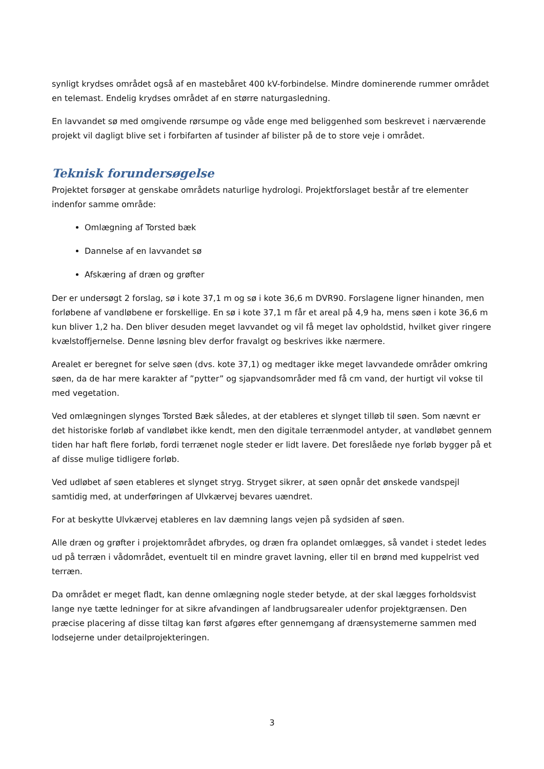synligt krydses området også af en mastebåret 400 kV-forbindelse. Mindre dominerende rummer området en telemast. Endelig krydses området af en større naturgasledning.
En lavvandet sø med omgivende rørsumpe og våde enge med beliggenhed som beskrevet i nærværende projekt vil dagligt blive set i forbifarten af tusinder af bilister på de to store veje i området.
Teknisk forundersøgelse
Projektet forsøger at genskabe områdets naturlige hydrologi. Projektforslaget består af tre elementer indenfor samme område:
Omlægning af Torsted bæk
Dannelse af en lavvandet sø
Afskæring af dræn og grøfter
Der er undersøgt 2 forslag, sø i kote 37,1 m og sø i kote 36,6 m DVR90. Forslagene ligner hinanden, men forløbene af vandløbene er forskellige. En sø i kote 37,1 m får et areal på 4,9 ha, mens søen i kote 36,6 m kun bliver 1,2 ha. Den bliver desuden meget lavvandet og vil få meget lav opholdstid, hvilket giver ringere kvælstoffjernelse. Denne løsning blev derfor fravalgt og beskrives ikke nærmere.
Arealet er beregnet for selve søen (dvs. kote 37,1) og medtager ikke meget lavvandede områder omkring søen, da de har mere karakter af ”pytter” og sjapvandsområder med få cm vand, der hurtigt vil vokse til med vegetation.
Ved omlægningen slynges Torsted Bæk således, at der etableres et slynget tilløb til søen. Som nævnt er det historiske forløb af vandløbet ikke kendt, men den digitale terrænmodel antyder, at vandløbet gennem tiden har haft flere forløb, fordi terrænet nogle steder er lidt lavere. Det foreslåede nye forløb bygger på et af disse mulige tidligere forløb.
Ved udløbet af søen etableres et slynget stryg. Stryget sikrer, at søen opnår det ønskede vandspejl samtidig med, at underføringen af Ulvkærvej bevares uændret.
For at beskytte Ulvkærvej etableres en lav dæmning langs vejen på sydsiden af søen.
Alle dræn og grøfter i projektområdet afbrydes, og dræn fra oplandet omlægges, så vandet i stedet ledes ud på terræn i vådområdet, eventuelt til en mindre gravet lavning, eller til en brønd med kuppelrist ved terræn.
Da området er meget fladt, kan denne omlægning nogle steder betyde, at der skal lægges forholdsvist lange nye tætte ledninger for at sikre afvandingen af landbrugsarealer udenfor projektgrænsen. Den præcise placering af disse tiltag kan først afgøres efter gennemgang af drænsystemerne sammen med lodsejerne under detailprojekteringen.
3